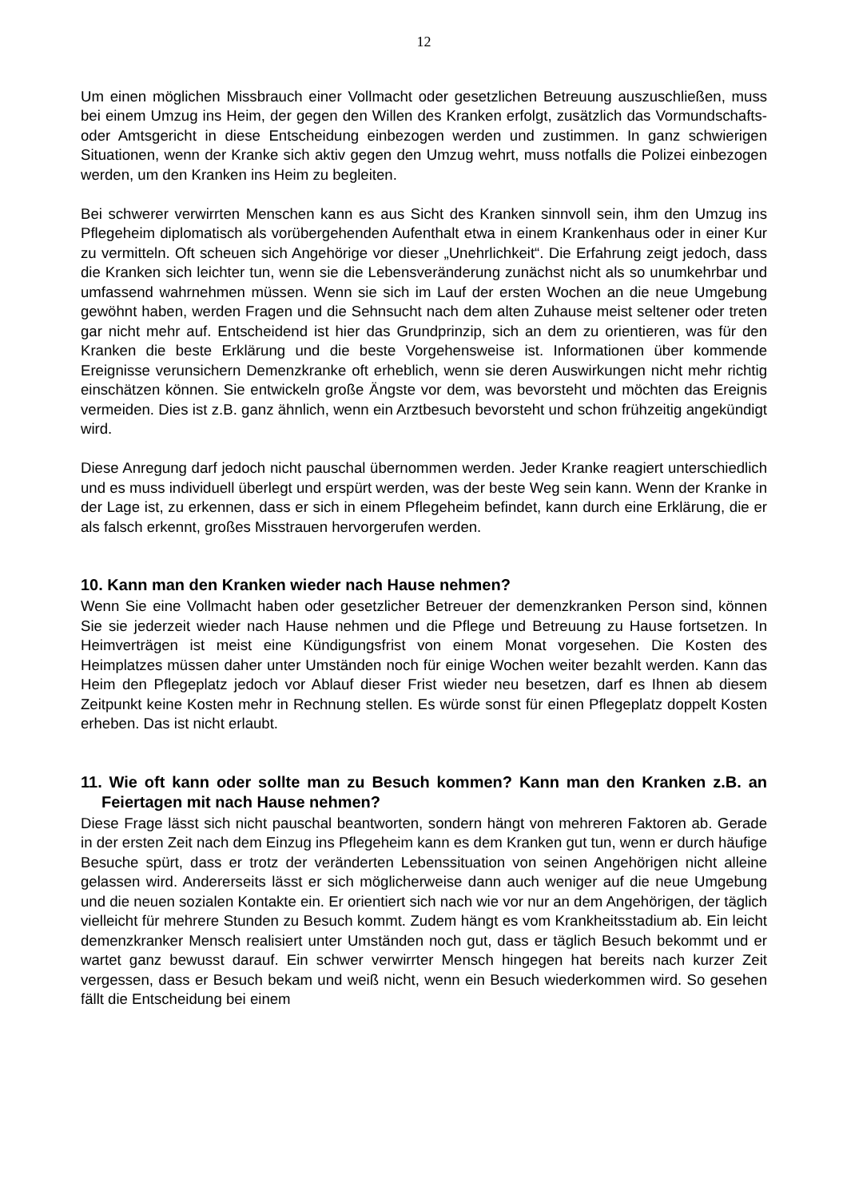12
Um einen möglichen Missbrauch einer Vollmacht oder gesetzlichen Betreuung auszuschließen, muss bei einem Umzug ins Heim, der gegen den Willen des Kranken erfolgt, zusätzlich das Vormundschafts- oder Amtsgericht in diese Entscheidung einbezogen werden und zustimmen. In ganz schwierigen Situationen, wenn der Kranke sich aktiv gegen den Umzug wehrt, muss notfalls die Polizei einbezogen werden, um den Kranken ins Heim zu begleiten.
Bei schwerer verwirrten Menschen kann es aus Sicht des Kranken sinnvoll sein, ihm den Umzug ins Pflegeheim diplomatisch als vorübergehenden Aufenthalt etwa in einem Krankenhaus oder in einer Kur zu vermitteln. Oft scheuen sich Angehörige vor dieser „Unehrlichkeit“. Die Erfahrung zeigt jedoch, dass die Kranken sich leichter tun, wenn sie die Lebensveränderung zunächst nicht als so unumkehrbar und umfassend wahrnehmen müssen. Wenn sie sich im Lauf der ersten Wochen an die neue Umgebung gewöhnt haben, werden Fragen und die Sehnsucht nach dem alten Zuhause meist seltener oder treten gar nicht mehr auf. Entscheidend ist hier das Grundprinzip, sich an dem zu orientieren, was für den Kranken die beste Erklärung und die beste Vorgehensweise ist. Informationen über kommende Ereignisse verunsichern Demenzkranke oft erheblich, wenn sie deren Auswirkungen nicht mehr richtig einschätzen können. Sie entwickeln große Ängste vor dem, was bevorsteht und möchten das Ereignis vermeiden. Dies ist z.B. ganz ähnlich, wenn ein Arztbesuch bevorsteht und schon frühzeitig angekündigt wird.
Diese Anregung darf jedoch nicht pauschal übernommen werden. Jeder Kranke reagiert unterschiedlich und es muss individuell überlegt und erspürt werden, was der beste Weg sein kann. Wenn der Kranke in der Lage ist, zu erkennen, dass er sich in einem Pflegeheim befindet, kann durch eine Erklärung, die er als falsch erkennt, großes Misstrauen hervorgerufen werden.
10. Kann man den Kranken wieder nach Hause nehmen?
Wenn Sie eine Vollmacht haben oder gesetzlicher Betreuer der demenzkranken Person sind, können Sie sie jederzeit wieder nach Hause nehmen und die Pflege und Betreuung zu Hause fortsetzen. In Heimverträgen ist meist eine Kündigungsfrist von einem Monat vorgesehen. Die Kosten des Heimplatzes müssen daher unter Umständen noch für einige Wochen weiter bezahlt werden. Kann das Heim den Pflegeplatz jedoch vor Ablauf dieser Frist wieder neu besetzen, darf es Ihnen ab diesem Zeitpunkt keine Kosten mehr in Rechnung stellen. Es würde sonst für einen Pflegeplatz doppelt Kosten erheben. Das ist nicht erlaubt.
11. Wie oft kann oder sollte man zu Besuch kommen? Kann man den Kranken z.B. an Feiertagen mit nach Hause nehmen?
Diese Frage lässt sich nicht pauschal beantworten, sondern hängt von mehreren Faktoren ab. Gerade in der ersten Zeit nach dem Einzug ins Pflegeheim kann es dem Kranken gut tun, wenn er durch häufige Besuche spürt, dass er trotz der veränderten Lebenssituation von seinen Angehörigen nicht alleine gelassen wird. Andererseits lässt er sich möglicherweise dann auch weniger auf die neue Umgebung und die neuen sozialen Kontakte ein. Er orientiert sich nach wie vor nur an dem Angehörigen, der täglich vielleicht für mehrere Stunden zu Besuch kommt. Zudem hängt es vom Krankheitsstadium ab. Ein leicht demenzkranker Mensch realisiert unter Umständen noch gut, dass er täglich Besuch bekommt und er wartet ganz bewusst darauf. Ein schwer verwirrter Mensch hingegen hat bereits nach kurzer Zeit vergessen, dass er Besuch bekam und weiß nicht, wenn ein Besuch wiederkommen wird. So gesehen fällt die Entscheidung bei einem